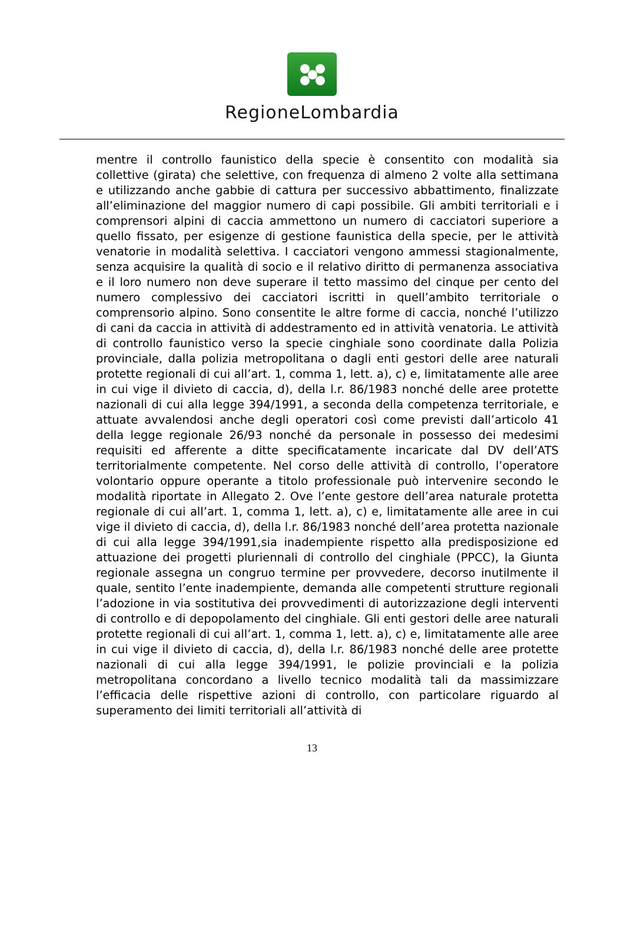RegioneLombardia
mentre il controllo faunistico della specie è consentito con modalità sia collettive (girata) che selettive, con frequenza di almeno 2 volte alla settimana e utilizzando anche gabbie di cattura per successivo abbattimento, finalizzate all’eliminazione del maggior numero di capi possibile. Gli ambiti territoriali e i comprensori alpini di caccia ammettono un numero di cacciatori superiore a quello fissato, per esigenze di gestione faunistica della specie, per le attività venatorie in modalità selettiva. I cacciatori vengono ammessi stagionalmente, senza acquisire la qualità di socio e il relativo diritto di permanenza associativa e il loro numero non deve superare il tetto massimo del cinque per cento del numero complessivo dei cacciatori iscritti in quell’ambito territoriale o comprensorio alpino. Sono consentite le altre forme di caccia, nonché l’utilizzo di cani da caccia in attività di addestramento ed in attività venatoria. Le attività di controllo faunistico verso la specie cinghiale sono coordinate dalla Polizia provinciale, dalla polizia metropolitana o dagli enti gestori delle aree naturali protette regionali di cui all’art. 1, comma 1, lett. a), c) e, limitatamente alle aree in cui vige il divieto di caccia, d), della l.r. 86/1983 nonché delle aree protette nazionali di cui alla legge 394/1991, a seconda della competenza territoriale, e attuate avvalendosi anche degli operatori così come previsti dall’articolo 41 della legge regionale 26/93 nonché da personale in possesso dei medesimi requisiti ed afferente a ditte specificatamente incaricate dal DV dell’ATS territorialmente competente. Nel corso delle attività di controllo, l’operatore volontario oppure operante a titolo professionale può intervenire secondo le modalità riportate in Allegato 2. Ove l’ente gestore dell’area naturale protetta regionale di cui all’art. 1, comma 1, lett. a), c) e, limitatamente alle aree in cui vige il divieto di caccia, d), della l.r. 86/1983 nonché dell’area protetta nazionale di cui alla legge 394/1991,sia inadempiente rispetto alla predisposizione ed attuazione dei progetti pluriennali di controllo del cinghiale (PPCC), la Giunta regionale assegna un congruo termine per provvedere, decorso inutilmente il quale, sentito l’ente inadempiente, demanda alle competenti strutture regionali l’adozione in via sostitutiva dei provvedimenti di autorizzazione degli interventi di controllo e di depopolamento del cinghiale. Gli enti gestori delle aree naturali protette regionali di cui all’art. 1, comma 1, lett. a), c) e, limitatamente alle aree in cui vige il divieto di caccia, d), della l.r. 86/1983 nonché delle aree protette nazionali di cui alla legge 394/1991, le polizie provinciali e la polizia metropolitana concordano a livello tecnico modalità tali da massimizzare l’efficacia delle rispettive azioni di controllo, con particolare riguardo al superamento dei limiti territoriali all’attività di
13